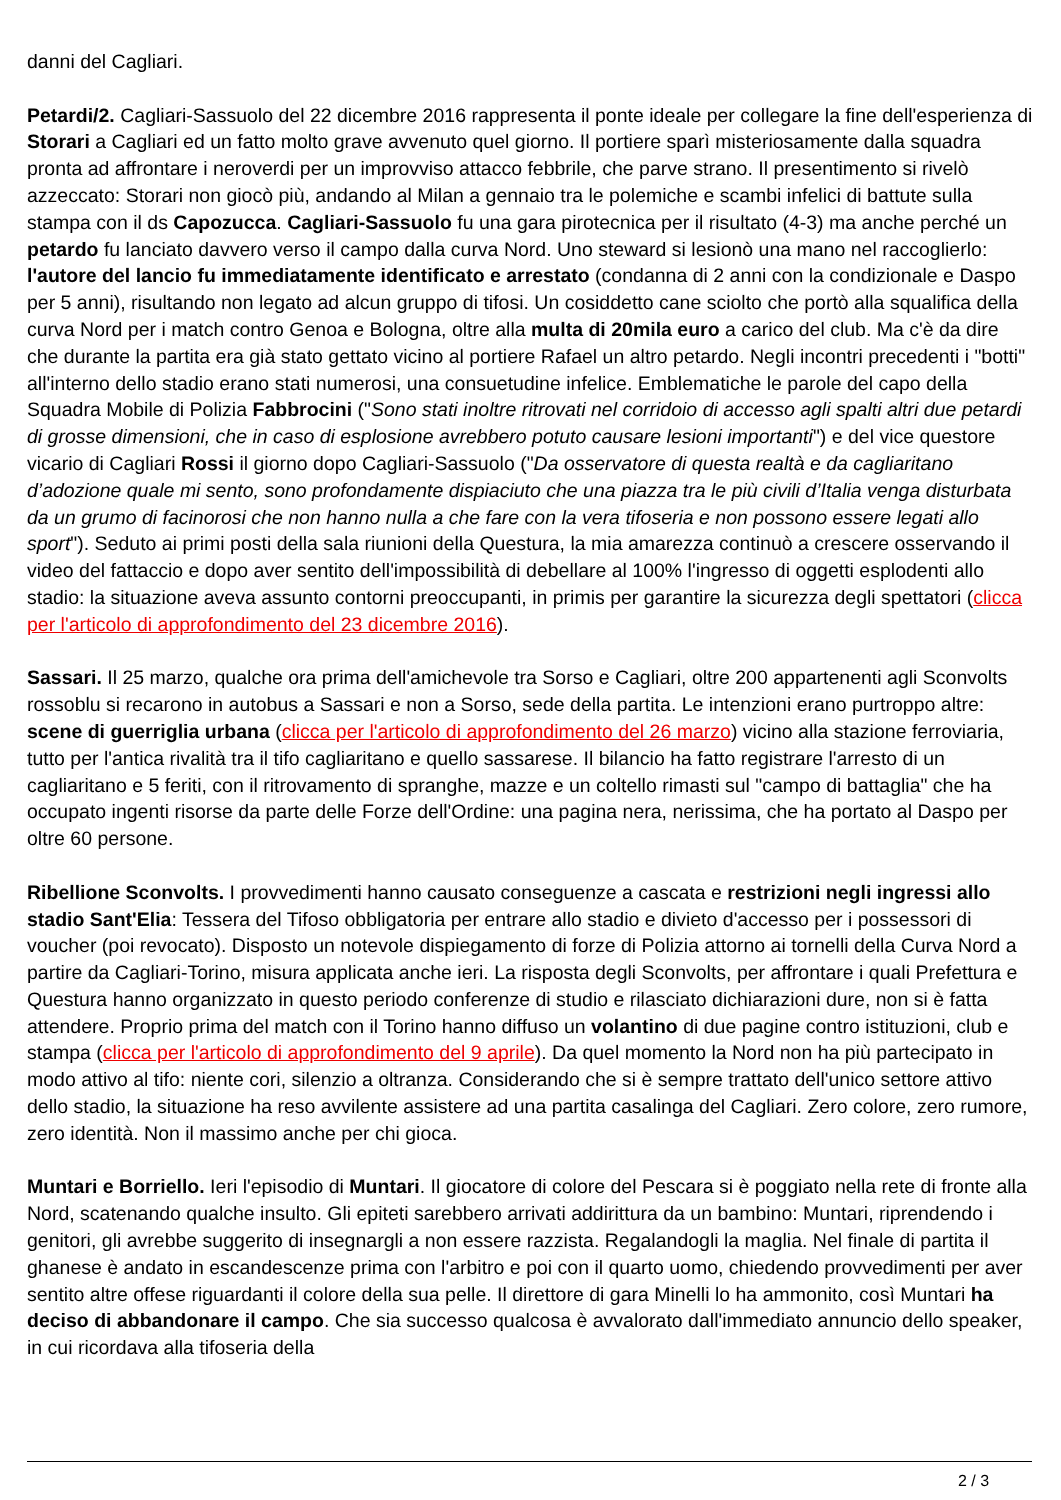danni del Cagliari.
Petardi/2. Cagliari-Sassuolo del 22 dicembre 2016 rappresenta il ponte ideale per collegare la fine dell'esperienza di Storari a Cagliari ed un fatto molto grave avvenuto quel giorno. Il portiere sparì misteriosamente dalla squadra pronta ad affrontare i neroverdi per un improvviso attacco febbrile, che parve strano. Il presentimento si rivelò azzeccato: Storari non giocò più, andando al Milan a gennaio tra le polemiche e scambi infelici di battute sulla stampa con il ds Capozucca. Cagliari-Sassuolo fu una gara pirotecnica per il risultato (4-3) ma anche perché un petardo fu lanciato davvero verso il campo dalla curva Nord. Uno steward si lesionò una mano nel raccoglierlo: l'autore del lancio fu immediatamente identificato e arrestato (condanna di 2 anni con la condizionale e Daspo per 5 anni), risultando non legato ad alcun gruppo di tifosi. Un cosiddetto cane sciolto che portò alla squalifica della curva Nord per i match contro Genoa e Bologna, oltre alla multa di 20mila euro a carico del club. Ma c'è da dire che durante la partita era già stato gettato vicino al portiere Rafael un altro petardo. Negli incontri precedenti i "botti" all'interno dello stadio erano stati numerosi, una consuetudine infelice. Emblematiche le parole del capo della Squadra Mobile di Polizia Fabbrocini ("Sono stati inoltre ritrovati nel corridoio di accesso agli spalti altri due petardi di grosse dimensioni, che in caso di esplosione avrebbero potuto causare lesioni importanti") e del vice questore vicario di Cagliari Rossi il giorno dopo Cagliari-Sassuolo ("Da osservatore di questa realtà e da cagliaritano d’adozione quale mi sento, sono profondamente dispiaciuto che una piazza tra le più civili d’Italia venga disturbata da un grumo di facinorosi che non hanno nulla a che fare con la vera tifoseria e non possono essere legati allo sport"). Seduto ai primi posti della sala riunioni della Questura, la mia amarezza continuò a crescere osservando il video del fattaccio e dopo aver sentito dell'impossibilità di debellare al 100% l'ingresso di oggetti esplodenti allo stadio: la situazione aveva assunto contorni preoccupanti, in primis per garantire la sicurezza degli spettatori (clicca per l'articolo di approfondimento del 23 dicembre 2016).
Sassari. Il 25 marzo, qualche ora prima dell'amichevole tra Sorso e Cagliari, oltre 200 appartenenti agli Sconvolts rossoblu si recarono in autobus a Sassari e non a Sorso, sede della partita. Le intenzioni erano purtroppo altre: scene di guerriglia urbana (clicca per l'articolo di approfondimento del 26 marzo) vicino alla stazione ferroviaria, tutto per l'antica rivalità tra il tifo cagliaritano e quello sassarese. Il bilancio ha fatto registrare l'arresto di un cagliaritano e 5 feriti, con il ritrovamento di spranghe, mazze e un coltello rimasti sul "campo di battaglia" che ha occupato ingenti risorse da parte delle Forze dell'Ordine: una pagina nera, nerissima, che ha portato al Daspo per oltre 60 persone.
Ribellione Sconvolts. I provvedimenti hanno causato conseguenze a cascata e restrizioni negli ingressi allo stadio Sant'Elia: Tessera del Tifoso obbligatoria per entrare allo stadio e divieto d'accesso per i possessori di voucher (poi revocato). Disposto un notevole dispiegamento di forze di Polizia attorno ai tornelli della Curva Nord a partire da Cagliari-Torino, misura applicata anche ieri. La risposta degli Sconvolts, per affrontare i quali Prefettura e Questura hanno organizzato in questo periodo conferenze di studio e rilasciato dichiarazioni dure, non si è fatta attendere. Proprio prima del match con il Torino hanno diffuso un volantino di due pagine contro istituzioni, club e stampa (clicca per l'articolo di approfondimento del 9 aprile). Da quel momento la Nord non ha più partecipato in modo attivo al tifo: niente cori, silenzio a oltranza. Considerando che si è sempre trattato dell'unico settore attivo dello stadio, la situazione ha reso avvilente assistere ad una partita casalinga del Cagliari. Zero colore, zero rumore, zero identità. Non il massimo anche per chi gioca.
Muntari e Borriello. Ieri l'episodio di Muntari. Il giocatore di colore del Pescara si è poggiato nella rete di fronte alla Nord, scatenando qualche insulto. Gli epiteti sarebbero arrivati addirittura da un bambino: Muntari, riprendendo i genitori, gli avrebbe suggerito di insegnargli a non essere razzista. Regalandogli la maglia. Nel finale di partita il ghanese è andato in escandescenze prima con l'arbitro e poi con il quarto uomo, chiedendo provvedimenti per aver sentito altre offese riguardanti il colore della sua pelle. Il direttore di gara Minelli lo ha ammonito, così Muntari ha deciso di abbandonare il campo. Che sia successo qualcosa è avvalorato dall'immediato annuncio dello speaker, in cui ricordava alla tifoseria della
2 / 3